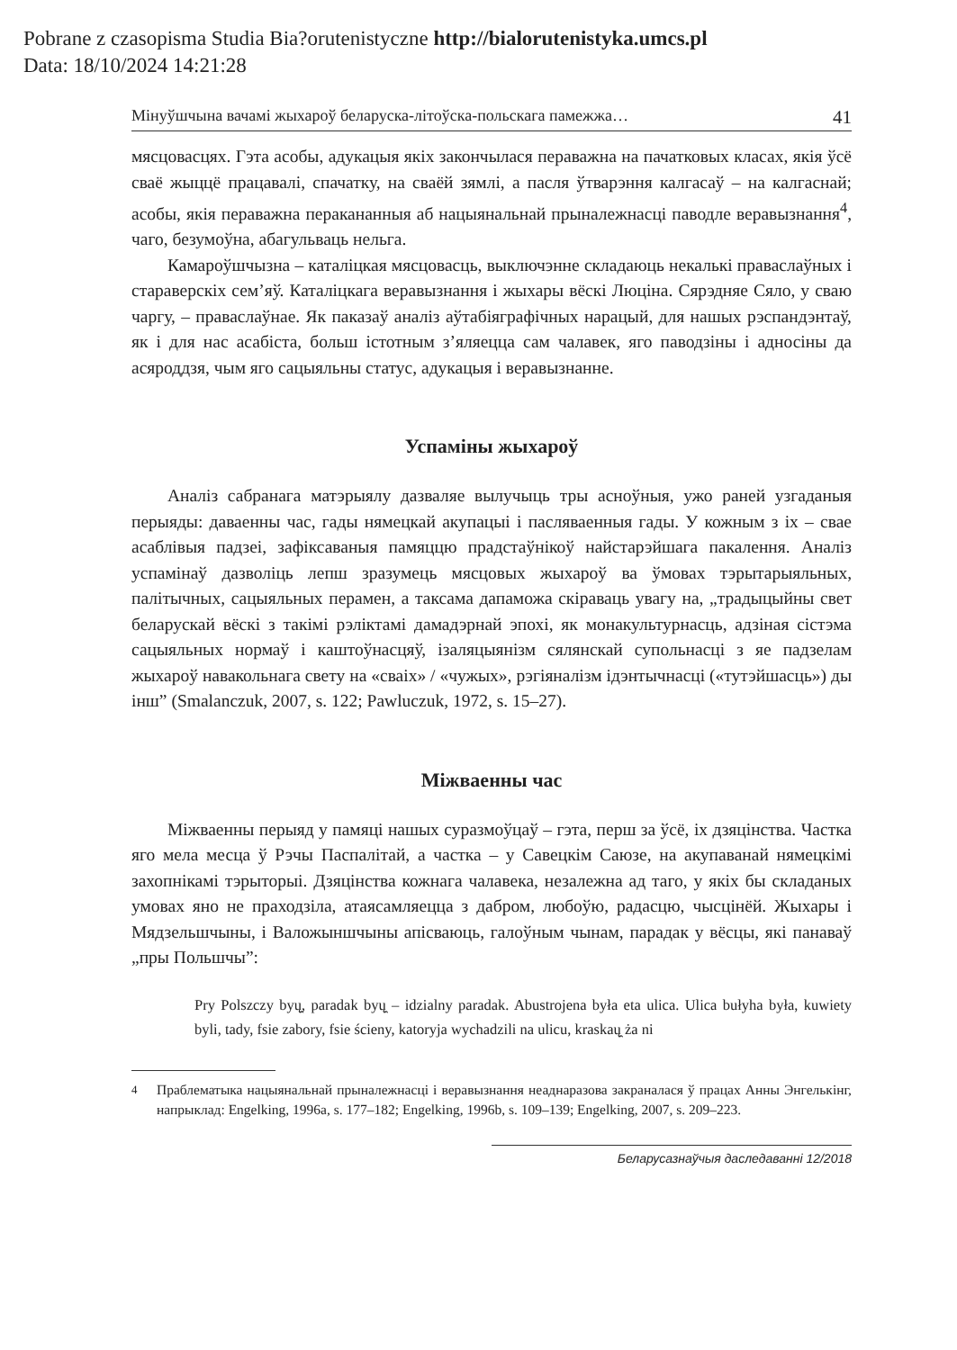Pobrane z czasopisma Studia Bia?orutenistyczne http://bialorutenistyka.umcs.pl
Data: 18/10/2024 14:21:28
Мінуўшчына вачамі жыхароў беларуска-літоўска-польскага памежжа… 41
мясцовасцях. Гэта асобы, адукацыя якіх закончылася пераважна на пачатковых класах, якія ўсё сваё жыццё працавалі, спачатку, на сваёй зямлі, а пасля ўтварэння калгасаў – на калгаснай; асобы, якія пераважна перакананныя аб нацыянальнай прыналежнасці паводле веравызнання<sup>4</sup>, чаго, безумоўна, абагульваць нельга.
Камароўшчызна – каталіцкая мясцовасць, выключэнне складаюць некалькі праваслаўных і стараверскіх сем’яў. Каталіцкага веравызнання і жыхары вёскі Люціна. Сярэдняе Сяло, у сваю чаргу, – праваслаўнае. Як паказаў аналіз аўтабіяграфічных нарацый, для нашых рэспандэнтаў, як і для нас асабіста, больш істотным з’яляецца сам чалавек, яго паводзіны і адносіны да асяроддзя, чым яго сацыяльны статус, адукацыя і веравызнанне.
Успаміны жыхароў
Аналіз сабранага матэрыялу дазваляе вылучыць тры асноўныя, ужо раней узгаданыя перыяды: даваенны час, гады нямецкай акупацыі і пасляваенныя гады. У кожным з іх – свае асаблівыя падзеі, зафіксаваныя памяццю прадстаўнікоў найстарэйшага пакалення. Аналіз успамінаў дазволіць лепш зразумець мясцовых жыхароў ва ўмовах тэрытарыяльных, палітычных, сацыяльных перамен, а таксама дапаможа скіраваць увагу на, „традыцыйны свет беларускай вёскі з такімі рэліктамі дамадэрнай эпохі, як монакультурнасць, адзіная сістэма сацыяльных нормаў і каштоўнасцяў, ізаляцыянізм сялянскай супольнасці з яе падзелам жыхароў навакольнага свету на «сваіх» / «чужых», рэгіяналізм ідэнтычнасці («тутэйшасць») ды інш” (Smalanczuk, 2007, s. 122; Pawluczuk, 1972, s. 15–27).
Міжваенны час
Міжваенны перыяд у памяці нашых суразмоўцаў – гэта, перш за ўсё, іх дзяцінства. Частка яго мела месца ў Рэчы Паспалітай, а частка – у Савецкім Саюзе, на акупаванай нямецкімі захопнікамі тэрыторыі. Дзяцінства кожнага чалавека, незалежна ад таго, у якіх бы складаных умовах яно не праходзіла, атаясамляецца з дабром, любоўю, радасцю, чысцінёй. Жыхары і Мядзельшчыны, і Валожыншчыны апісваюць, галоўным чынам, парадак у вёсцы, які панаваў „пры Польшчы”:
Pry Polszczy byų̯, paradak byų̯ – idzialny paradak. Abustrojena była eta ulica. Ulica bułyha była, kuwiety byli, tady, fsie zabory, fsie ścieny, katoryja wychadzili na ulicu, kraskaų̯ ża ni
<sup>4</sup> Праблематыка нацыянальнай прыналежнасці і веравызнання неаднаразова закраналася ў працах Анны Энгелькінг, напрыклад: Engelking, 1996a, s. 177–182; Engelking, 1996b, s. 109–139; Engelking, 2007, s. 209–223.
Беларусазнаўчыя даследаванні 12/2018